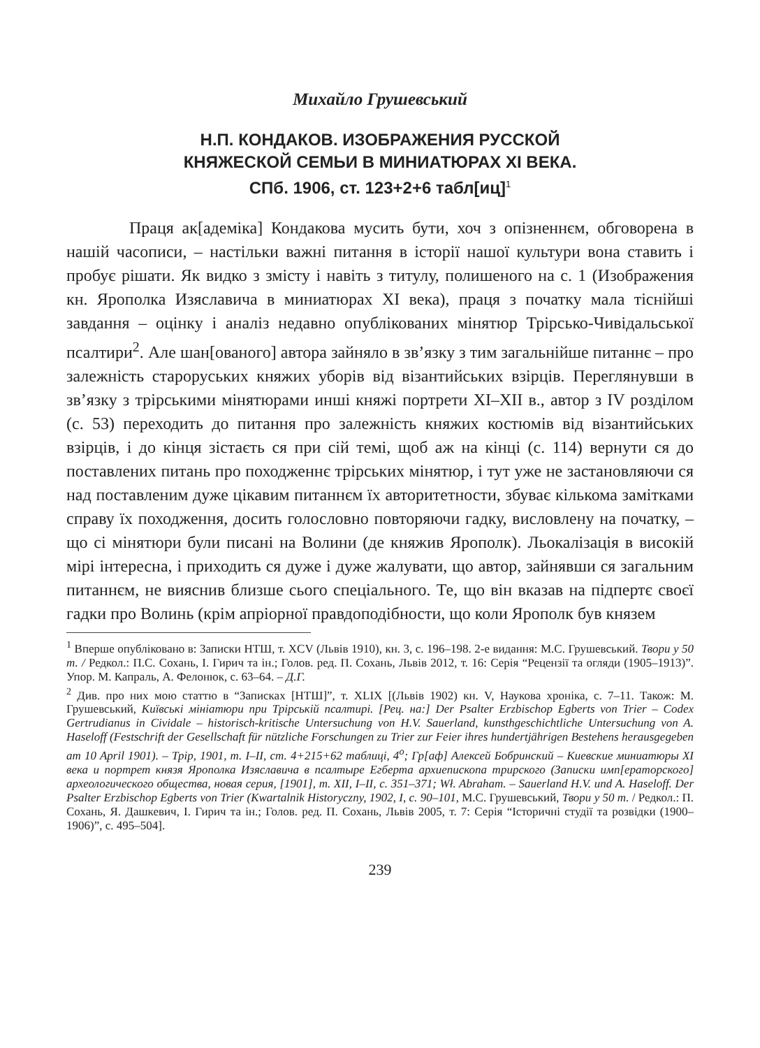Михайло Грушевський
Н.П. КОНДАКОВ. ИЗОБРАЖЕНИЯ РУССКОЙ
КНЯЖЕСКОЙ СЕМЬИ В МИНИАТЮРАХ XI ВЕКА.
СПб. 1906, ст. 123+2+6 табл[иц]<sup>1</sup>
Праця ак[адеміка] Кондакова мусить бути, хоч з опізненнєм, обговорена в нашій часописи, – настільки важні питання в історії нашої культури вона ставить і пробує рішати. Як видко з змісту і навіть з титулу, полишеного на с. 1 (Изображения кн. Ярополка Изяславича в миниатюрах XI века), праця з початку мала тіснійші завдання – оцінку і аналіз недавно опублікованих мінятюр Трірсько-Чивідальської псалтири<sup>2</sup>. Але шан[ованого] автора зайняло в зв’язку з тим загальнійше питаннє – про залежність староруських княжих уборів від візантийських взірців. Переглянувши в зв’язку з трірськими мінятюрами инші княжі портрети XI–XII в., автор з IV розділом (с. 53) переходить до питання про залежність княжих костюмів від візантийських взірців, і до кінця зістаєть ся при сій темі, щоб аж на кінці (с. 114) вернути ся до поставлених питань про походженнє трірських мінятюр, і тут уже не застановляючи ся над поставленим дуже цікавим питаннєм їх авторитетности, збуває кількома замітками справу їх походження, досить голословно повторяючи гадку, висловлену на початку, – що сі мінятюри були писані на Волини (де княжив Ярополк). Льокалізація в високій мірі інтересна, і приходить ся дуже і дуже жалувати, що автор, зайнявши ся загальним питаннєм, не вияснив близше сього спеціального. Те, що він вказав на підпертє своєї гадки про Волинь (крім апріорної правдоподібности, що коли Ярополк був князем
<sup>1</sup> Вперше опубліковано в: Записки НТШ, т. XCV (Львів 1910), кн. 3, с. 196–198. 2-е видання: М.С. Грушевський. Твори у 50 т. / Редкол.: П.С. Сохань, І. Гирич та ін.; Голов. ред. П. Сохань, Львів 2012, т. 16: Серія “Рецензії та огляди (1905–1913)”. Упор. М. Капраль, А. Фелонюк, с. 63–64. – Д.Г.
<sup>2</sup> Див. про них мою статтю в “Записках [НТШ]”, т. XLIX [(Львів 1902) кн. V, Наукова хроніка, с. 7–11. Також: М. Грушевський, Київські мініатюри при Трірській псалтирі. [Рец. на:] Der Psalter Erzbischop Egberts von Trier – Codex Gertrudianus in Cividale – historisch-kritische Untersuchung von H.V. Sauerland, kunsthgeschichtliche Untersuchung von A. Haseloff (Festschrift der Gesellschaft für nützliche Forschungen zu Trier zur Feier ihres hundertjährigen Bestehens herausgegeben am 10 April 1901). – Трір, 1901, т. I–II, ст. 4+215+62 таблиці, 4<sup>o</sup>; Гр[аф] Алексей Бобринский – Киевские миниатюры XI века и портрет князя Ярополка Изяславича в псалтыре Егберта архиепископа трирского (Записки имп[ераторского] археологического общества, новая серия, [1901], т. XII, I–II, с. 351–371; Wł. Abraham. – Sauerland H.V. und A. Haseloff. Der Psalter Erzbischop Egberts von Trier (Kwartalnik Historyczny, 1902, I, с. 90–101, М.С. Грушевський, Твори у 50 т. / Редкол.: П. Сохань, Я. Дашкевич, І. Гирич та ін.; Голов. ред. П. Сохань, Львів 2005, т. 7: Серія “Історичні студії та розвідки (1900–1906)”, с. 495–504].
239